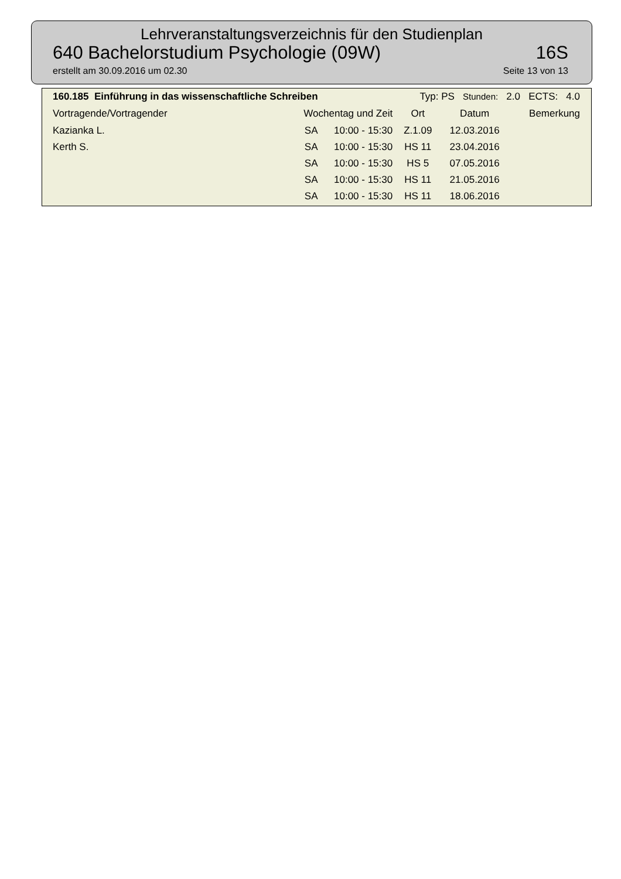Lehrveranstaltungsverzeichnis für den Studienplan
640 Bachelorstudium Psychologie (09W) 16S
erstellt am 30.09.2016 um 02.30 Seite 13 von 13
| 160.185 Einführung in das wissenschaftliche Schreiben | | Typ: PS Stunden: 2.0 ECTS: 4.0 | | | |
| --- | --- | --- | --- | --- | --- |
| Vortragende/Vortragender | Wochentag und Zeit | | Ort | Datum | Bemerkung |
| Kazianka L. | SA | 10:00 - 15:30 | Z.1.09 | 12.03.2016 | |
| Kerth S. | SA | 10:00 - 15:30 | HS 11 | 23.04.2016 | |
| | SA | 10:00 - 15:30 | HS 5 | 07.05.2016 | |
| | SA | 10:00 - 15:30 | HS 11 | 21.05.2016 | |
| | SA | 10:00 - 15:30 | HS 11 | 18.06.2016 | |